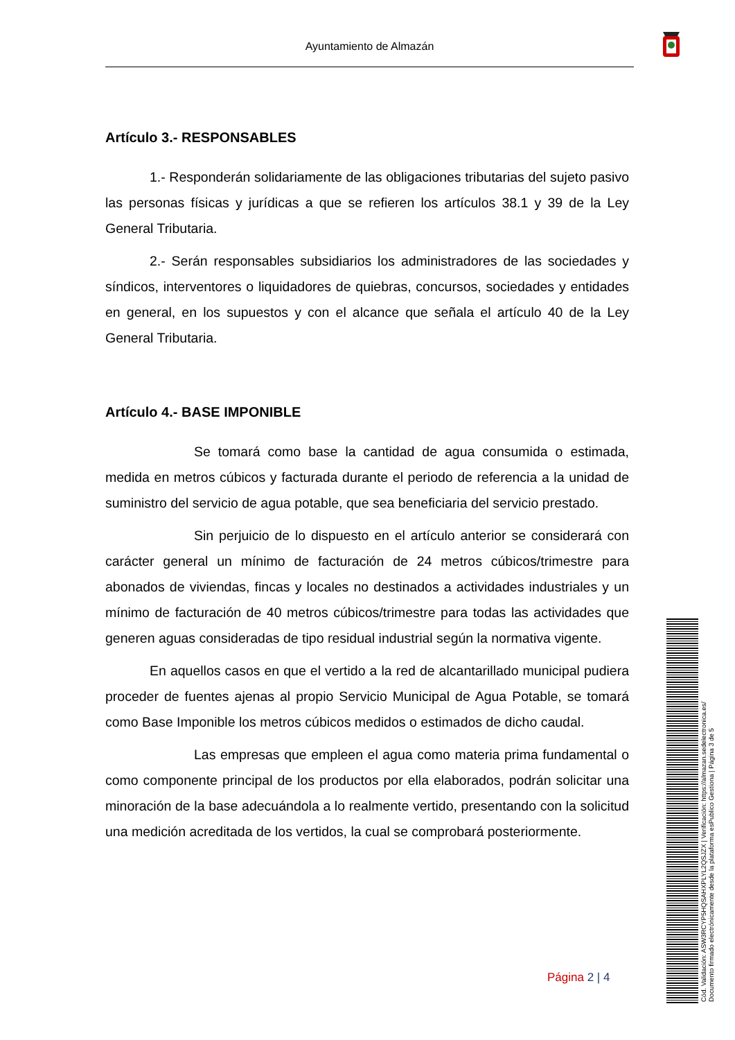Ayuntamiento de Almazán
Artículo 3.- RESPONSABLES
1.- Responderán solidariamente de las obligaciones tributarias del sujeto pasivo las personas físicas y jurídicas a que se refieren los artículos 38.1 y 39 de la Ley General Tributaria.
2.- Serán responsables subsidiarios los administradores de las sociedades y síndicos, interventores o liquidadores de quiebras, concursos, sociedades y entidades en general, en los supuestos y con el alcance que señala el artículo 40 de la Ley General Tributaria.
Artículo 4.- BASE IMPONIBLE
Se tomará como base la cantidad de agua consumida o estimada, medida en metros cúbicos y facturada durante el periodo de referencia a la unidad de suministro del servicio de agua potable, que sea beneficiaria del servicio prestado.
Sin perjuicio de lo dispuesto en el artículo anterior se considerará con carácter general un mínimo de facturación de 24 metros cúbicos/trimestre para abonados de viviendas, fincas y locales no destinados a actividades industriales y un mínimo de facturación de 40 metros cúbicos/trimestre para todas las actividades que generen aguas consideradas de tipo residual industrial según la normativa vigente.
En aquellos casos en que el vertido a la red de alcantarillado municipal pudiera proceder de fuentes ajenas al propio Servicio Municipal de Agua Potable, se tomará como Base Imponible los metros cúbicos medidos o estimados de dicho caudal.
Las empresas que empleen el agua como materia prima fundamental o como componente principal de los productos por ella elaborados, podrán solicitar una minoración de la base adecuándola a lo realmente vertido, presentando con la solicitud una medición acreditada de los vertidos, la cual se comprobará posteriormente.
Página 2 | 4
Cód. Validación: ASW3RCYP5HQSAHXPLYL2QSJZX | Verificación: https://almazan.sedelectronica.es/
Documento firmado electrónicamente desde la plataforma esPublico Gestiona | Página 3 de 5